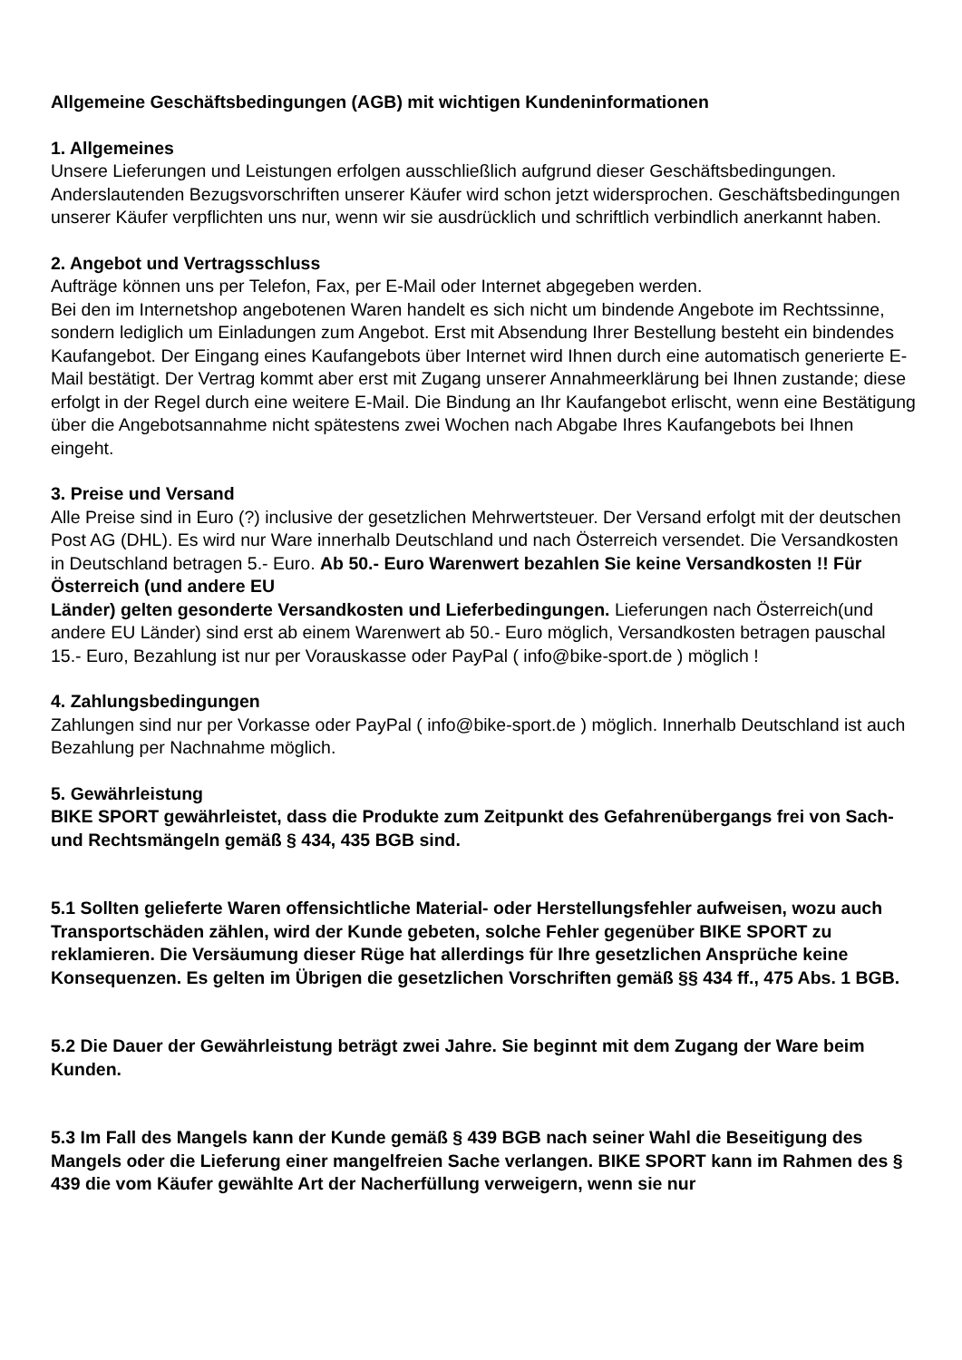Allgemeine Geschäftsbedingungen (AGB) mit wichtigen Kundeninformationen
1. Allgemeines
Unsere Lieferungen und Leistungen erfolgen ausschließlich aufgrund dieser Geschäftsbedingungen. Anderslautenden Bezugsvorschriften unserer Käufer wird schon jetzt widersprochen. Geschäftsbedingungen unserer Käufer verpflichten uns nur, wenn wir sie ausdrücklich und schriftlich verbindlich anerkannt haben.
2. Angebot und Vertragsschluss
Aufträge können uns per Telefon, Fax, per E-Mail oder Internet abgegeben werden.
Bei den im Internetshop angebotenen Waren handelt es sich nicht um bindende Angebote im Rechtssinne, sondern lediglich um Einladungen zum Angebot. Erst mit Absendung Ihrer Bestellung besteht ein bindendes Kaufangebot. Der Eingang eines Kaufangebots über Internet wird Ihnen durch eine automatisch generierte E-Mail bestätigt. Der Vertrag kommt aber erst mit Zugang unserer Annahmeerklärung bei Ihnen zustande; diese erfolgt in der Regel durch eine weitere E-Mail. Die Bindung an Ihr Kaufangebot erlischt, wenn eine Bestätigung über die Angebotsannahme nicht spätestens zwei Wochen nach Abgabe Ihres Kaufangebots bei Ihnen eingeht.
3. Preise und Versand
Alle Preise sind in Euro (?) inclusive der gesetzlichen Mehrwertsteuer. Der Versand erfolgt mit der deutschen Post AG (DHL). Es wird nur Ware innerhalb Deutschland und nach Österreich versendet. Die Versandkosten in Deutschland betragen 5.- Euro. Ab 50.- Euro Warenwert bezahlen Sie keine Versandkosten !! Für Österreich (und andere EU
Länder) gelten gesonderte Versandkosten und Lieferbedingungen. Lieferungen nach Österreich(und andere EU Länder) sind erst ab einem Warenwert ab 50.- Euro möglich, Versandkosten betragen pauschal 15.- Euro, Bezahlung ist nur per Vorauskasse oder PayPal ( info@bike-sport.de ) möglich !
4. Zahlungsbedingungen
Zahlungen sind nur per Vorkasse oder PayPal ( info@bike-sport.de ) möglich. Innerhalb Deutschland ist auch Bezahlung per Nachnahme möglich.
5. Gewährleistung
BIKE SPORT gewährleistet, dass die Produkte zum Zeitpunkt des Gefahrenübergangs frei von Sach- und Rechtsmängeln gemäß § 434, 435 BGB sind.
5.1 Sollten gelieferte Waren offensichtliche Material- oder Herstellungsfehler aufweisen, wozu auch Transportschäden zählen, wird der Kunde gebeten, solche Fehler gegenüber BIKE SPORT zu reklamieren. Die Versäumung dieser Rüge hat allerdings für Ihre gesetzlichen Ansprüche keine Konsequenzen. Es gelten im Übrigen die gesetzlichen Vorschriften gemäß §§ 434 ff., 475 Abs. 1 BGB.
5.2 Die Dauer der Gewährleistung beträgt zwei Jahre. Sie beginnt mit dem Zugang der Ware beim Kunden.
5.3 Im Fall des Mangels kann der Kunde gemäß § 439 BGB nach seiner Wahl die Beseitigung des Mangels oder die Lieferung einer mangelfreien Sache verlangen. BIKE SPORT kann im Rahmen des § 439 die vom Käufer gewählte Art der Nacherfüllung verweigern, wenn sie nur